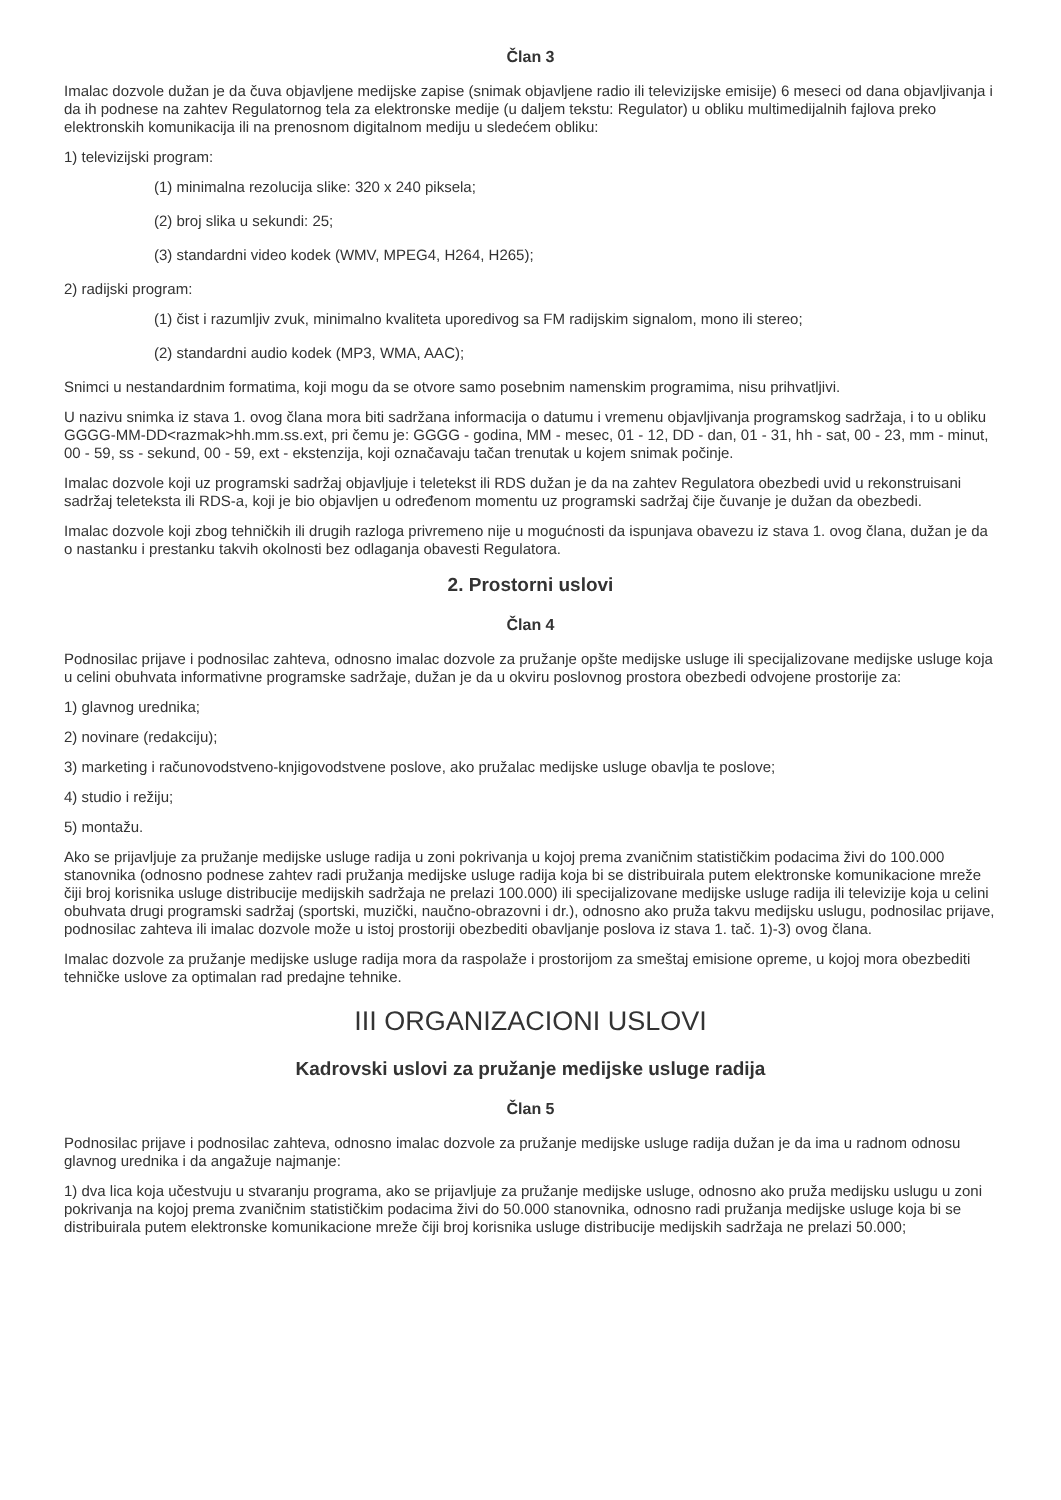Član 3
Imalac dozvole dužan je da čuva objavljene medijske zapise (snimak objavljene radio ili televizijske emisije) 6 meseci od dana objavljivanja i da ih podnese na zahtev Regulatornog tela za elektronske medije (u daljem tekstu: Regulator) u obliku multimedijalnih fajlova preko elektronskih komunikacija ili na prenosnom digitalnom mediju u sledećem obliku:
1) televizijski program:
(1) minimalna rezolucija slike: 320 x 240 piksela;
(2) broj slika u sekundi: 25;
(3) standardni video kodek (WMV, MPEG4, H264, H265);
2) radijski program:
(1) čist i razumljiv zvuk, minimalno kvaliteta uporedivog sa FM radijskim signalom, mono ili stereo;
(2) standardni audio kodek (MP3, WMA, AAC);
Snimci u nestandardnim formatima, koji mogu da se otvore samo posebnim namenskim programima, nisu prihvatljivi.
U nazivu snimka iz stava 1. ovog člana mora biti sadržana informacija o datumu i vremenu objavljivanja programskog sadržaja, i to u obliku GGGG-MM-DD<razmak>hh.mm.ss.ext, pri čemu je: GGGG - godina, MM - mesec, 01 - 12, DD - dan, 01 - 31, hh - sat, 00 - 23, mm - minut, 00 - 59, ss - sekund, 00 - 59, ext - ekstenzija, koji označavaju tačan trenutak u kojem snimak počinje.
Imalac dozvole koji uz programski sadržaj objavljuje i teletekst ili RDS dužan je da na zahtev Regulatora obezbedi uvid u rekonstruisani sadržaj teleteksta ili RDS-a, koji je bio objavljen u određenom momentu uz programski sadržaj čije čuvanje je dužan da obezbedi.
Imalac dozvole koji zbog tehničkih ili drugih razloga privremeno nije u mogućnosti da ispunjava obavezu iz stava 1. ovog člana, dužan je da o nastanku i prestanku takvih okolnosti bez odlaganja obavesti Regulatora.
2. Prostorni uslovi
Član 4
Podnosilac prijave i podnosilac zahteva, odnosno imalac dozvole za pružanje opšte medijske usluge ili specijalizovane medijske usluge koja u celini obuhvata informativne programske sadržaje, dužan je da u okviru poslovnog prostora obezbedi odvojene prostorije za:
1) glavnog urednika;
2) novinare (redakciju);
3) marketing i računovodstveno-knjigovodstvene poslove, ako pružalac medijske usluge obavlja te poslove;
4) studio i režiju;
5) montažu.
Ako se prijavljuje za pružanje medijske usluge radija u zoni pokrivanja u kojoj prema zvaničnim statističkim podacima živi do 100.000 stanovnika (odnosno podnese zahtev radi pružanja medijske usluge radija koja bi se distribuirala putem elektronske komunikacione mreže čiji broj korisnika usluge distribucije medijskih sadržaja ne prelazi 100.000) ili specijalizovane medijske usluge radija ili televizije koja u celini obuhvata drugi programski sadržaj (sportski, muzički, naučno-obrazovni i dr.), odnosno ako pruža takvu medijsku uslugu, podnosilac prijave, podnosilac zahteva ili imalac dozvole može u istoj prostoriji obezbediti obavljanje poslova iz stava 1. tač. 1)-3) ovog člana.
Imalac dozvole za pružanje medijske usluge radija mora da raspolaže i prostorijom za smeštaj emisione opreme, u kojoj mora obezbediti tehničke uslove za optimalan rad predajne tehnike.
III ORGANIZACIONI USLOVI
Kadrovski uslovi za pružanje medijske usluge radija
Član 5
Podnosilac prijave i podnosilac zahteva, odnosno imalac dozvole za pružanje medijske usluge radija dužan je da ima u radnom odnosu glavnog urednika i da angažuje najmanje:
1) dva lica koja učestvuju u stvaranju programa, ako se prijavljuje za pružanje medijske usluge, odnosno ako pruža medijsku uslugu u zoni pokrivanja na kojoj prema zvaničnim statističkim podacima živi do 50.000 stanovnika, odnosno radi pružanja medijske usluge koja bi se distribuirala putem elektronske komunikacione mreže čiji broj korisnika usluge distribucije medijskih sadržaja ne prelazi 50.000;